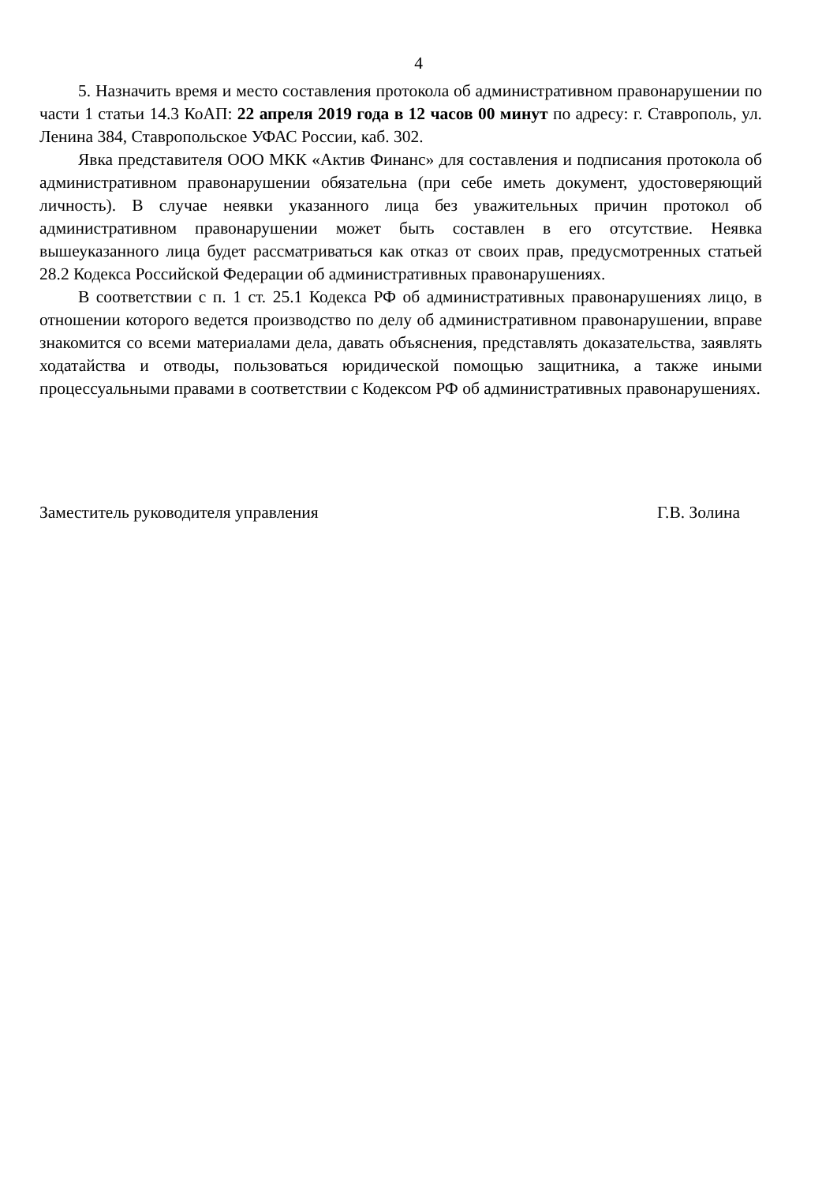4
5. Назначить время и место составления протокола об административном правонарушении по части 1 статьи 14.3 КоАП: 22 апреля 2019 года в 12 часов 00 минут по адресу: г. Ставрополь, ул. Ленина 384, Ставропольское УФАС России, каб. 302.
Явка представителя ООО МКК «Актив Финанс» для составления и подписания протокола об административном правонарушении обязательна (при себе иметь документ, удостоверяющий личность). В случае неявки указанного лица без уважительных причин протокол об административном правонарушении может быть составлен в его отсутствие. Неявка вышеуказанного лица будет рассматриваться как отказ от своих прав, предусмотренных статьей 28.2 Кодекса Российской Федерации об административных правонарушениях.
В соответствии с п. 1 ст. 25.1 Кодекса РФ об административных правонарушениях лицо, в отношении которого ведется производство по делу об административном правонарушении, вправе знакомится со всеми материалами дела, давать объяснения, представлять доказательства, заявлять ходатайства и отводы, пользоваться юридической помощью защитника, а также иными процессуальными правами в соответствии с Кодексом РФ об административных правонарушениях.
Заместитель руководителя управления Г.В. Золина